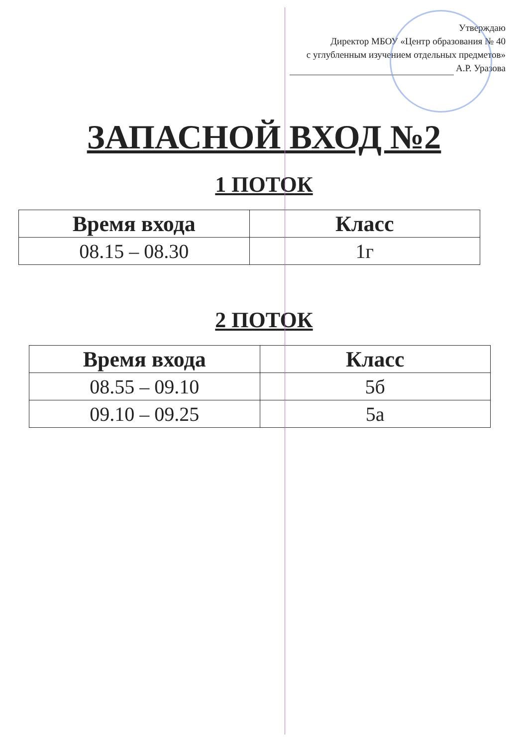Утверждаю
Директор МБОУ «Центр образования № 40
с углубленным изучением отдельных предметов»
А.Р. Уразова
ЗАПАСНОЙ ВХОД №2
1 ПОТОК
| Время входа | Класс |
| --- | --- |
| 08.15 – 08.30 | 1г |
2 ПОТОК
| Время входа | Класс |
| --- | --- |
| 08.55 – 09.10 | 5б |
| 09.10 – 09.25 | 5а |